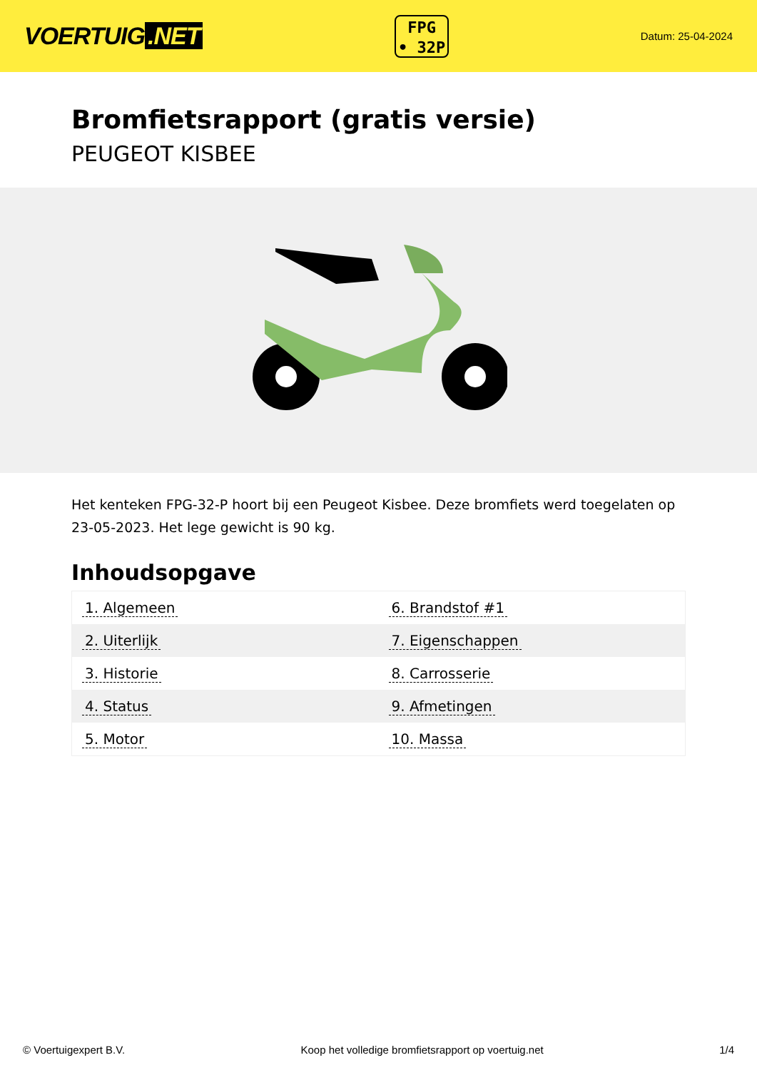VOERTUIG.NET
FPG
• 32P
Datum: 25-04-2024
Bromfietsrapport (gratis versie)
PEUGEOT KISBEE
Het kenteken FPG-32-P hoort bij een Peugeot Kisbee. Deze bromfiets werd toegelaten op 23-05-2023. Het lege gewicht is 90 kg.
Inhoudsopgave
| 1. Algemeen | 6. Brandstof #1 |
| 2. Uiterlijk | 7. Eigenschappen |
| 3. Historie | 8. Carrosserie |
| 4. Status | 9. Afmetingen |
| 5. Motor | 10. Massa |
© Voertuigexpert B.V. Koop het volledige bromfietsrapport op voertuig.net
1/4